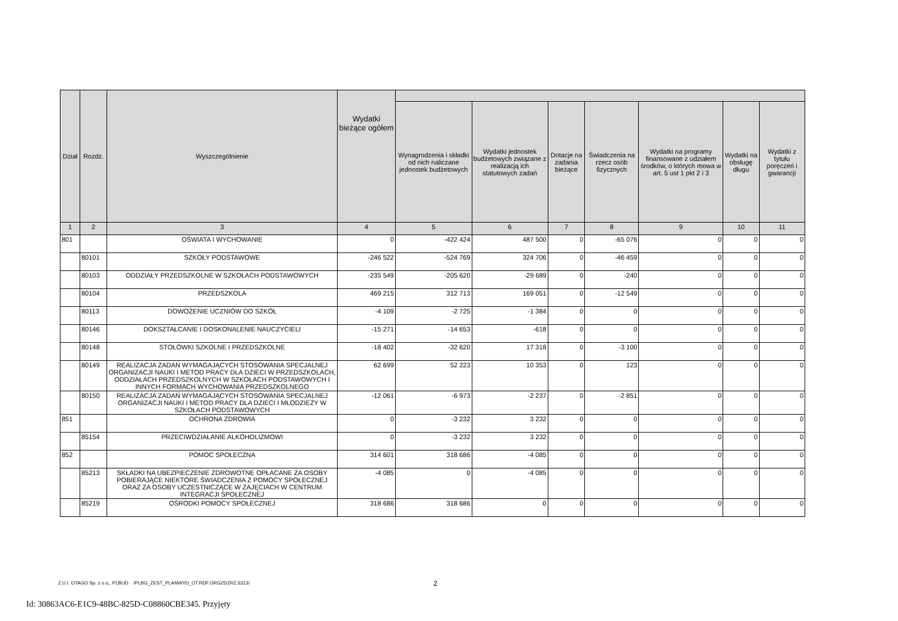| Dział | Rozdz. | Wyszczególnienie | Wydatki bieżące ogółem | | | | | | | |
| --- | --- | --- | --- | --- | --- | --- | --- | --- | --- | --- |
| | | | | Wynagrodzenia i składki od nich naliczane jednostek budżetowych | Wydatki jednostek budżetowych związane z realizacją ich statutowych zadań | Dotacje na zadania bieżące | Świadczenia na rzecz osób fizycznych | Wydatki na programy finansowane z udziałem środków, o których mowa w art. 5 ust 1 pkt 2 i 3 | Wydatki na obsługę długu | Wydatki z tytułu poręczeń i gwarancji |
| 1 | 2 | 3 | 4 | 5 | 6 | 7 | 8 | 9 | 10 | 11 |
| 801 | | OŚWIATA I WYCHOWANIE | 0 | -422 424 | 487 500 | 0 | -65 076 | 0 | 0 | 0 |
| | 80101 | SZKOŁY PODSTAWOWE | -246 522 | -524 769 | 324 706 | 0 | -46 459 | 0 | 0 | 0 |
| | 80103 | ODDZIAŁY PRZEDSZKOLNE W SZKOŁACH PODSTAWOWYCH | -235 549 | -205 620 | -29 689 | 0 | -240 | 0 | 0 | 0 |
| | 80104 | PRZEDSZKOLA | 469 215 | 312 713 | 169 051 | 0 | -12 549 | 0 | 0 | 0 |
| | 80113 | DOWOŻENIE UCZNIÓW DO SZKÓŁ | -4 109 | -2 725 | -1 384 | 0 | 0 | 0 | 0 | 0 |
| | 80146 | DOKSZTAŁCANIE I DOSKONALENIE NAUCZYCIELI | -15 271 | -14 653 | -618 | 0 | 0 | 0 | 0 | 0 |
| | 80148 | STOŁÓWKI SZKOLNE I PRZEDSZKOLNE | -18 402 | -32 620 | 17 318 | 0 | -3 100 | 0 | 0 | 0 |
| | 80149 | REALIZACJA ZADAŃ WYMAGAJĄCYCH STOSOWANIA SPECJALNEJ ORGANIZACJI NAUKI I METOD PRACY DLA DZIECI W PRZEDSZKOLACH, ODDZIAŁACH PRZEDSZKOLNYCH W SZKOŁACH PODSTAWOWYCH I INNYCH FORMACH WYCHOWANIA PRZEDSZKOLNEGO | 62 699 | 52 223 | 10 353 | 0 | 123 | 0 | 0 | 0 |
| | 80150 | REALIZACJA ZADAŃ WYMAGAJĄCYCH STOSOWANIA SPECJALNEJ ORGANIZACJI NAUKI I METOD PRACY DLA DZIECI I MŁODZIEŻY W SZKOŁACH PODSTAWOWYCH | -12 061 | -6 973 | -2 237 | 0 | -2 851 | 0 | 0 | 0 |
| 851 | | OCHRONA ZDROWIA | 0 | -3 232 | 3 232 | 0 | 0 | 0 | 0 | 0 |
| | 85154 | PRZECIWDZIAŁANIE ALKOHOLIZMOWI | 0 | -3 232 | 3 232 | 0 | 0 | 0 | 0 | 0 |
| 852 | | POMOC SPOŁECZNA | 314 601 | 318 686 | -4 085 | 0 | 0 | 0 | 0 | 0 |
| | 85213 | SKŁADKI NA UBEZPIECZENIE ZDROWOTNE OPŁACANE ZA OSOBY POBIERAJĄCE NIEKTÓRE ŚWIADCZENIA Z POMOCY SPOŁECZNEJ ORAZ ZA OSOBY UCZESTNICZĄCE W ZAJĘCIACH W CENTRUM INTEGRACJI SPOŁECZNEJ | -4 085 | 0 | -4 085 | 0 | 0 | 0 | 0 | 0 |
| | 85219 | OŚRODKI POMOCY SPOŁECZNEJ | 318 686 | 318 686 | 0 | 0 | 0 | 0 | 0 | 0 |
Z.U.I. OTAGO Sp. z o.o., PLBUD /PLBG_ZEST_PLANWYD_OT.RDF.ORGZDZRZ.5313/
2
Id: 30863AC6-E1C9-48BC-825D-C08860CBE345. Przyjęty